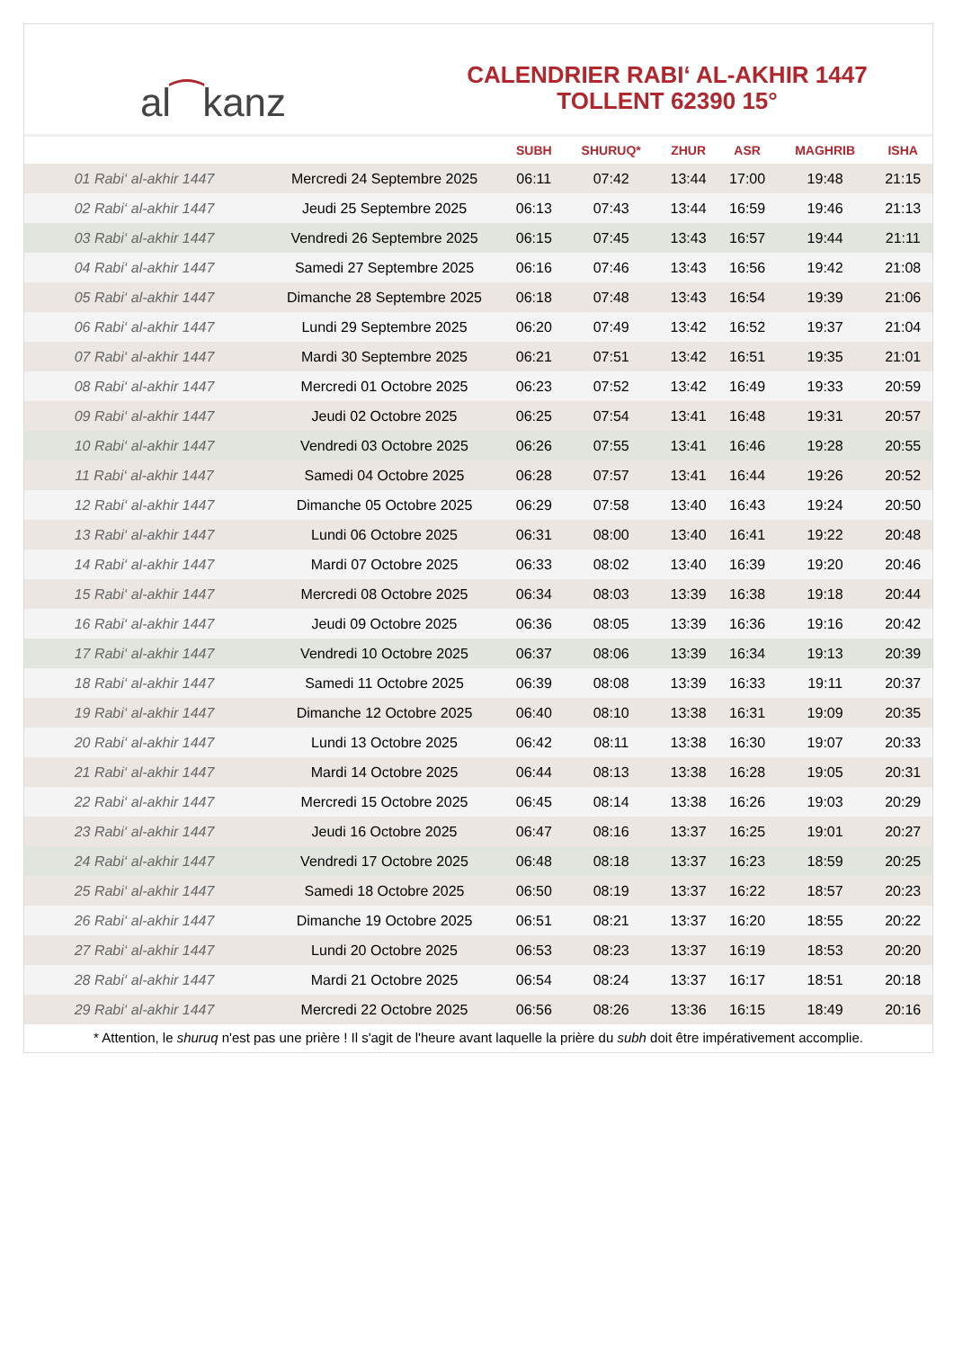al ⁀ kanz
CALENDRIER RABI‘ AL-AKHIR 1447
TOLLENT 62390 15°
| | | SUBH | SHURUQ* | ZHUR | ASR | MAGHRIB | ISHA |
| --- | --- | --- | --- | --- | --- | --- | --- |
| 01 Rabi‘ al-akhir 1447 | Mercredi 24 Septembre 2025 | 06:11 | 07:42 | 13:44 | 17:00 | 19:48 | 21:15 |
| 02 Rabi‘ al-akhir 1447 | Jeudi 25 Septembre 2025 | 06:13 | 07:43 | 13:44 | 16:59 | 19:46 | 21:13 |
| 03 Rabi‘ al-akhir 1447 | Vendredi 26 Septembre 2025 | 06:15 | 07:45 | 13:43 | 16:57 | 19:44 | 21:11 |
| 04 Rabi‘ al-akhir 1447 | Samedi 27 Septembre 2025 | 06:16 | 07:46 | 13:43 | 16:56 | 19:42 | 21:08 |
| 05 Rabi‘ al-akhir 1447 | Dimanche 28 Septembre 2025 | 06:18 | 07:48 | 13:43 | 16:54 | 19:39 | 21:06 |
| 06 Rabi‘ al-akhir 1447 | Lundi 29 Septembre 2025 | 06:20 | 07:49 | 13:42 | 16:52 | 19:37 | 21:04 |
| 07 Rabi‘ al-akhir 1447 | Mardi 30 Septembre 2025 | 06:21 | 07:51 | 13:42 | 16:51 | 19:35 | 21:01 |
| 08 Rabi‘ al-akhir 1447 | Mercredi 01 Octobre 2025 | 06:23 | 07:52 | 13:42 | 16:49 | 19:33 | 20:59 |
| 09 Rabi‘ al-akhir 1447 | Jeudi 02 Octobre 2025 | 06:25 | 07:54 | 13:41 | 16:48 | 19:31 | 20:57 |
| 10 Rabi‘ al-akhir 1447 | Vendredi 03 Octobre 2025 | 06:26 | 07:55 | 13:41 | 16:46 | 19:28 | 20:55 |
| 11 Rabi‘ al-akhir 1447 | Samedi 04 Octobre 2025 | 06:28 | 07:57 | 13:41 | 16:44 | 19:26 | 20:52 |
| 12 Rabi‘ al-akhir 1447 | Dimanche 05 Octobre 2025 | 06:29 | 07:58 | 13:40 | 16:43 | 19:24 | 20:50 |
| 13 Rabi‘ al-akhir 1447 | Lundi 06 Octobre 2025 | 06:31 | 08:00 | 13:40 | 16:41 | 19:22 | 20:48 |
| 14 Rabi‘ al-akhir 1447 | Mardi 07 Octobre 2025 | 06:33 | 08:02 | 13:40 | 16:39 | 19:20 | 20:46 |
| 15 Rabi‘ al-akhir 1447 | Mercredi 08 Octobre 2025 | 06:34 | 08:03 | 13:39 | 16:38 | 19:18 | 20:44 |
| 16 Rabi‘ al-akhir 1447 | Jeudi 09 Octobre 2025 | 06:36 | 08:05 | 13:39 | 16:36 | 19:16 | 20:42 |
| 17 Rabi‘ al-akhir 1447 | Vendredi 10 Octobre 2025 | 06:37 | 08:06 | 13:39 | 16:34 | 19:13 | 20:39 |
| 18 Rabi‘ al-akhir 1447 | Samedi 11 Octobre 2025 | 06:39 | 08:08 | 13:39 | 16:33 | 19:11 | 20:37 |
| 19 Rabi‘ al-akhir 1447 | Dimanche 12 Octobre 2025 | 06:40 | 08:10 | 13:38 | 16:31 | 19:09 | 20:35 |
| 20 Rabi‘ al-akhir 1447 | Lundi 13 Octobre 2025 | 06:42 | 08:11 | 13:38 | 16:30 | 19:07 | 20:33 |
| 21 Rabi‘ al-akhir 1447 | Mardi 14 Octobre 2025 | 06:44 | 08:13 | 13:38 | 16:28 | 19:05 | 20:31 |
| 22 Rabi‘ al-akhir 1447 | Mercredi 15 Octobre 2025 | 06:45 | 08:14 | 13:38 | 16:26 | 19:03 | 20:29 |
| 23 Rabi‘ al-akhir 1447 | Jeudi 16 Octobre 2025 | 06:47 | 08:16 | 13:37 | 16:25 | 19:01 | 20:27 |
| 24 Rabi‘ al-akhir 1447 | Vendredi 17 Octobre 2025 | 06:48 | 08:18 | 13:37 | 16:23 | 18:59 | 20:25 |
| 25 Rabi‘ al-akhir 1447 | Samedi 18 Octobre 2025 | 06:50 | 08:19 | 13:37 | 16:22 | 18:57 | 20:23 |
| 26 Rabi‘ al-akhir 1447 | Dimanche 19 Octobre 2025 | 06:51 | 08:21 | 13:37 | 16:20 | 18:55 | 20:22 |
| 27 Rabi‘ al-akhir 1447 | Lundi 20 Octobre 2025 | 06:53 | 08:23 | 13:37 | 16:19 | 18:53 | 20:20 |
| 28 Rabi‘ al-akhir 1447 | Mardi 21 Octobre 2025 | 06:54 | 08:24 | 13:37 | 16:17 | 18:51 | 20:18 |
| 29 Rabi‘ al-akhir 1447 | Mercredi 22 Octobre 2025 | 06:56 | 08:26 | 13:36 | 16:15 | 18:49 | 20:16 |
* Attention, le shuruq n'est pas une prière ! Il s'agit de l'heure avant laquelle la prière du subh doit être impérativement accomplie.